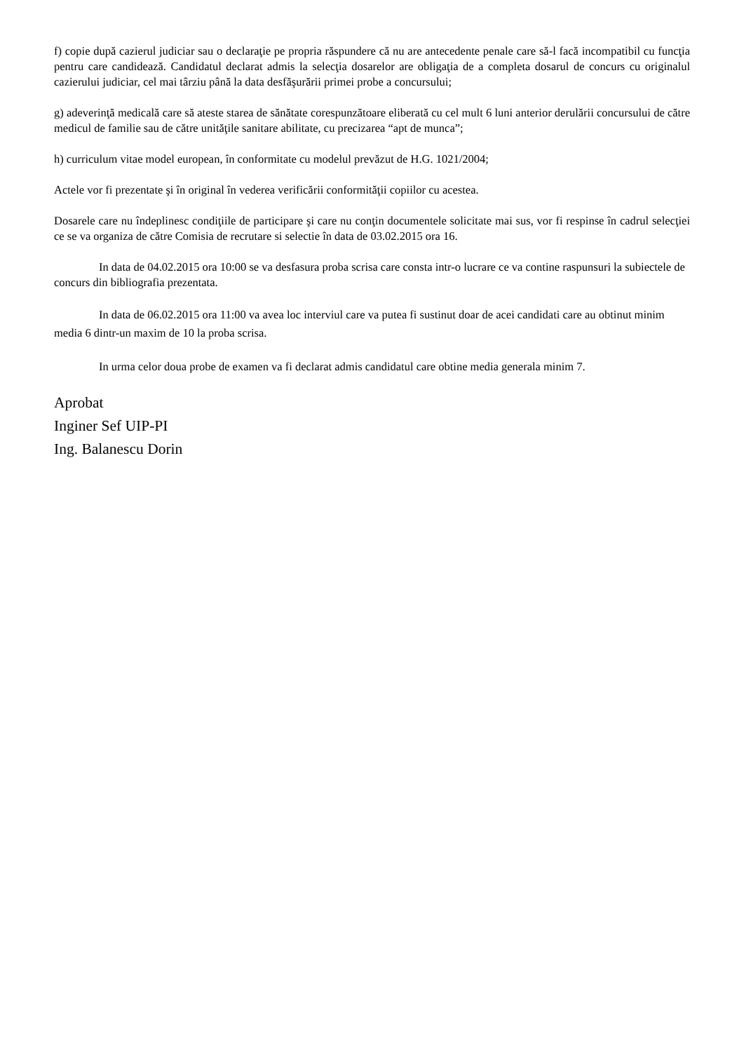f) copie după cazierul judiciar sau o declaraţie pe propria răspundere că nu are antecedente penale care să-l facă incompatibil cu funcţia pentru care candidează. Candidatul declarat admis la selecţia dosarelor are obligaţia de a completa dosarul de concurs cu originalul cazierului judiciar, cel mai târziu până la data desfăşurării primei probe a concursului;
g) adeverinţă medicală care să ateste starea de sănătate corespunzătoare eliberată cu cel mult 6 luni anterior derulării concursului de către medicul de familie sau de către unităţile sanitare abilitate, cu precizarea “apt de munca”;
h) curriculum vitae model european, în conformitate cu modelul prevăzut de H.G. 1021/2004;
Actele vor fi prezentate şi în original în vederea verificării conformităţii copiilor cu acestea.
Dosarele care nu îndeplinesc condiţiile de participare şi care nu conţin documentele solicitate mai sus, vor fi respinse în cadrul selecţiei ce se va organiza de către Comisia de recrutare si selectie în data de 03.02.2015 ora 16.
In data de 04.02.2015 ora 10:00 se va desfasura proba scrisa care consta intr-o lucrare ce va contine raspunsuri la subiectele de concurs din bibliografia prezentata.
In data de 06.02.2015 ora 11:00 va avea loc interviul care va putea fi sustinut doar de acei candidati care au obtinut minim media 6 dintr-un maxim de 10 la proba scrisa.
In urma celor doua probe de examen va fi declarat admis candidatul care obtine media generala minim 7.
Aprobat
Inginer Sef UIP-PI
Ing. Balanescu Dorin